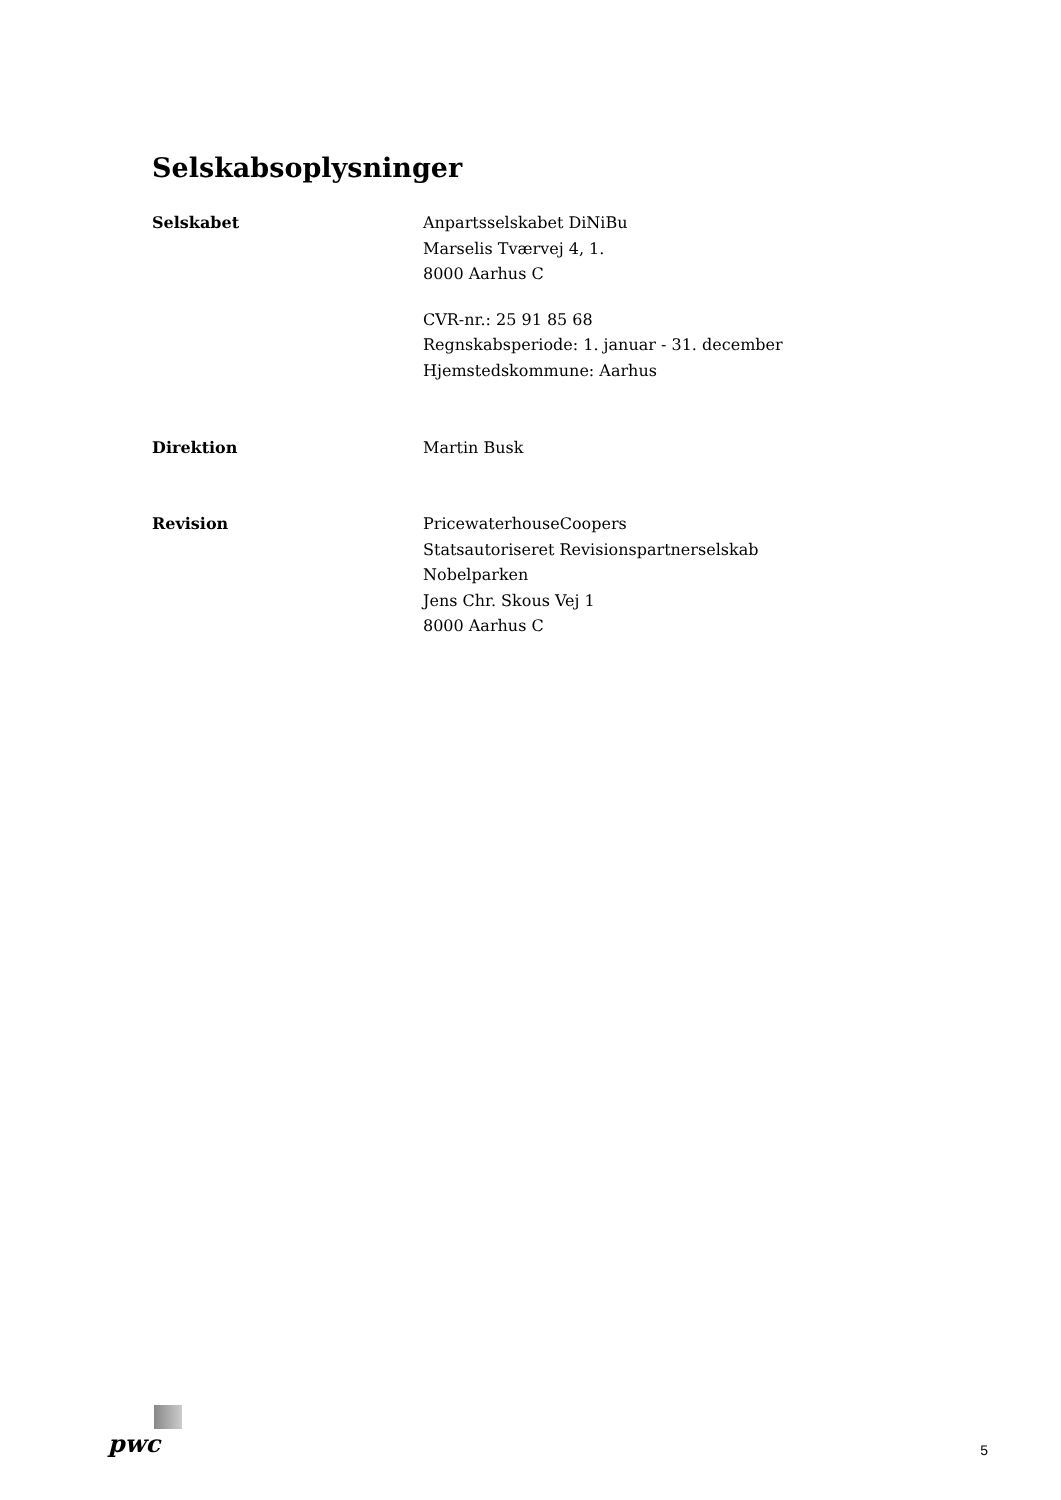Selskabsoplysninger
Selskabet Anpartsselskabet DiNiBu
Marselis Tværvej 4, 1.
8000 Aarhus C
CVR-nr.: 25 91 85 68
Regnskabsperiode: 1. januar - 31. december
Hjemstedskommune: Aarhus
Direktion Martin Busk
Revision PricewaterhouseCoopers
Statsautoriseret Revisionspartnerselskab
Nobelparken
Jens Chr. Skous Vej 1
8000 Aarhus C
pwc
5